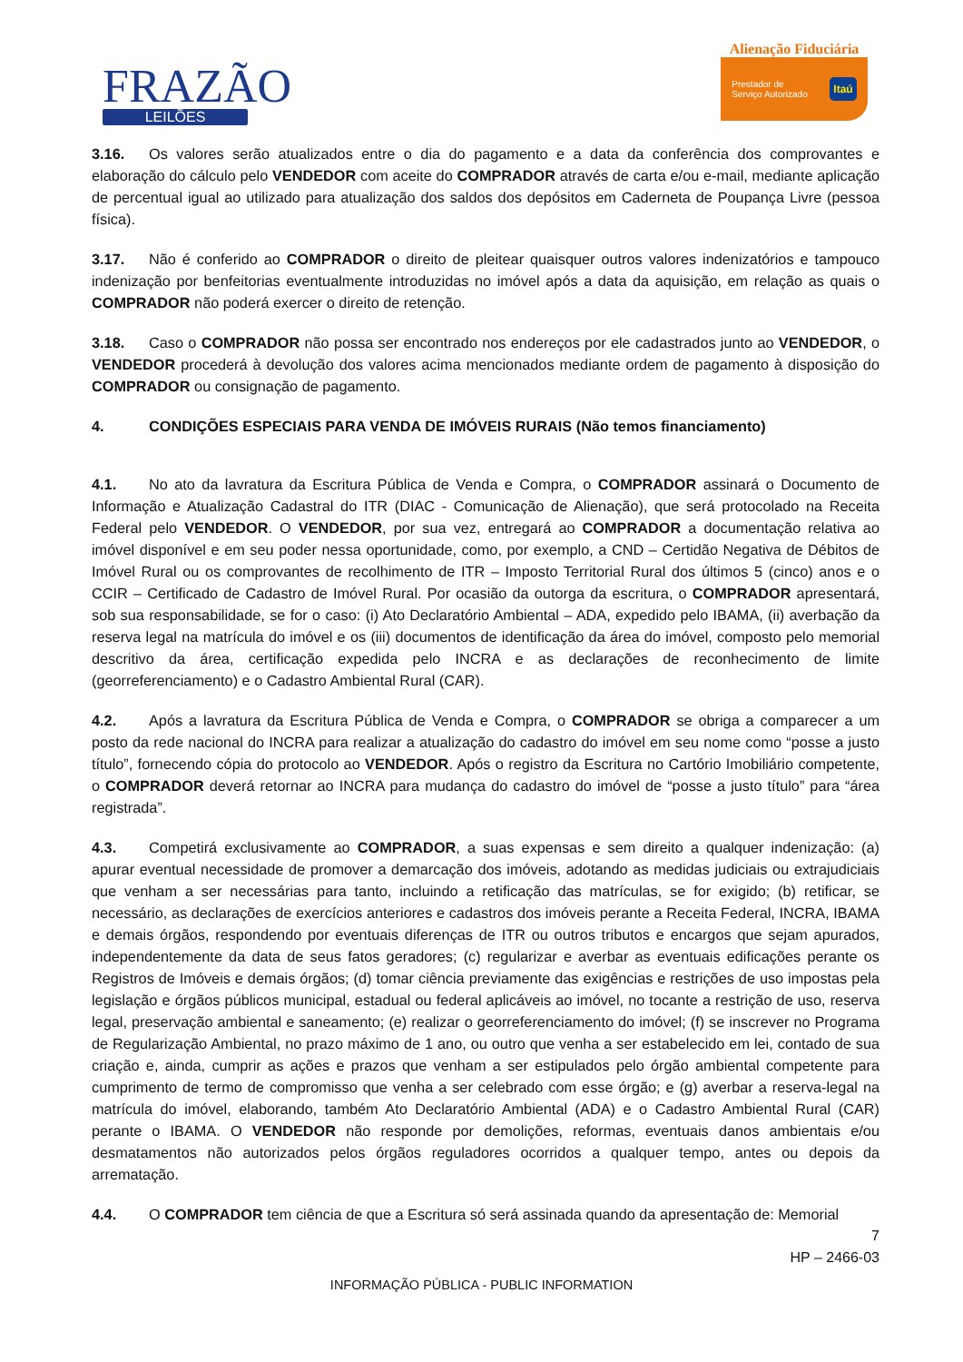FRAZÃO
LEILÕES
Alienação Fiduciária
Prestador de
Serviço Autorizado Itaú
3.16. Os valores serão atualizados entre o dia do pagamento e a data da conferência dos comprovantes e elaboração do cálculo pelo VENDEDOR com aceite do COMPRADOR através de carta e/ou e-mail, mediante aplicação de percentual igual ao utilizado para atualização dos saldos dos depósitos em Caderneta de Poupança Livre (pessoa física).
3.17. Não é conferido ao COMPRADOR o direito de pleitear quaisquer outros valores indenizatórios e tampouco indenização por benfeitorias eventualmente introduzidas no imóvel após a data da aquisição, em relação as quais o COMPRADOR não poderá exercer o direito de retenção.
3.18. Caso o COMPRADOR não possa ser encontrado nos endereços por ele cadastrados junto ao VENDEDOR, o VENDEDOR procederá à devolução dos valores acima mencionados mediante ordem de pagamento à disposição do COMPRADOR ou consignação de pagamento.
4. CONDIÇÕES ESPECIAIS PARA VENDA DE IMÓVEIS RURAIS (Não temos financiamento)
4.1. No ato da lavratura da Escritura Pública de Venda e Compra, o COMPRADOR assinará o Documento de Informação e Atualização Cadastral do ITR (DIAC - Comunicação de Alienação), que será protocolado na Receita Federal pelo VENDEDOR. O VENDEDOR, por sua vez, entregará ao COMPRADOR a documentação relativa ao imóvel disponível e em seu poder nessa oportunidade, como, por exemplo, a CND – Certidão Negativa de Débitos de Imóvel Rural ou os comprovantes de recolhimento de ITR – Imposto Territorial Rural dos últimos 5 (cinco) anos e o CCIR – Certificado de Cadastro de Imóvel Rural. Por ocasião da outorga da escritura, o COMPRADOR apresentará, sob sua responsabilidade, se for o caso: (i) Ato Declaratório Ambiental – ADA, expedido pelo IBAMA, (ii) averbação da reserva legal na matrícula do imóvel e os (iii) documentos de identificação da área do imóvel, composto pelo memorial descritivo da área, certificação expedida pelo INCRA e as declarações de reconhecimento de limite (georreferenciamento) e o Cadastro Ambiental Rural (CAR).
4.2. Após a lavratura da Escritura Pública de Venda e Compra, o COMPRADOR se obriga a comparecer a um posto da rede nacional do INCRA para realizar a atualização do cadastro do imóvel em seu nome como “posse a justo título”, fornecendo cópia do protocolo ao VENDEDOR. Após o registro da Escritura no Cartório Imobiliário competente, o COMPRADOR deverá retornar ao INCRA para mudança do cadastro do imóvel de “posse a justo título” para “área registrada”.
4.3. Competirá exclusivamente ao COMPRADOR, a suas expensas e sem direito a qualquer indenização: (a) apurar eventual necessidade de promover a demarcação dos imóveis, adotando as medidas judiciais ou extrajudiciais que venham a ser necessárias para tanto, incluindo a retificação das matrículas, se for exigido; (b) retificar, se necessário, as declarações de exercícios anteriores e cadastros dos imóveis perante a Receita Federal, INCRA, IBAMA e demais órgãos, respondendo por eventuais diferenças de ITR ou outros tributos e encargos que sejam apurados, independentemente da data de seus fatos geradores; (c) regularizar e averbar as eventuais edificações perante os Registros de Imóveis e demais órgãos; (d) tomar ciência previamente das exigências e restrições de uso impostas pela legislação e órgãos públicos municipal, estadual ou federal aplicáveis ao imóvel, no tocante a restrição de uso, reserva legal, preservação ambiental e saneamento; (e) realizar o georreferenciamento do imóvel; (f) se inscrever no Programa de Regularização Ambiental, no prazo máximo de 1 ano, ou outro que venha a ser estabelecido em lei, contado de sua criação e, ainda, cumprir as ações e prazos que venham a ser estipulados pelo órgão ambiental competente para cumprimento de termo de compromisso que venha a ser celebrado com esse órgão; e (g) averbar a reserva-legal na matrícula do imóvel, elaborando, também Ato Declaratório Ambiental (ADA) e o Cadastro Ambiental Rural (CAR) perante o IBAMA. O VENDEDOR não responde por demolições, reformas, eventuais danos ambientais e/ou desmatamentos não autorizados pelos órgãos reguladores ocorridos a qualquer tempo, antes ou depois da arrematação.
4.4. O COMPRADOR tem ciência de que a Escritura só será assinada quando da apresentação de: Memorial
7
HP – 2466-03
INFORMAÇÃO PÚBLICA - PUBLIC INFORMATION